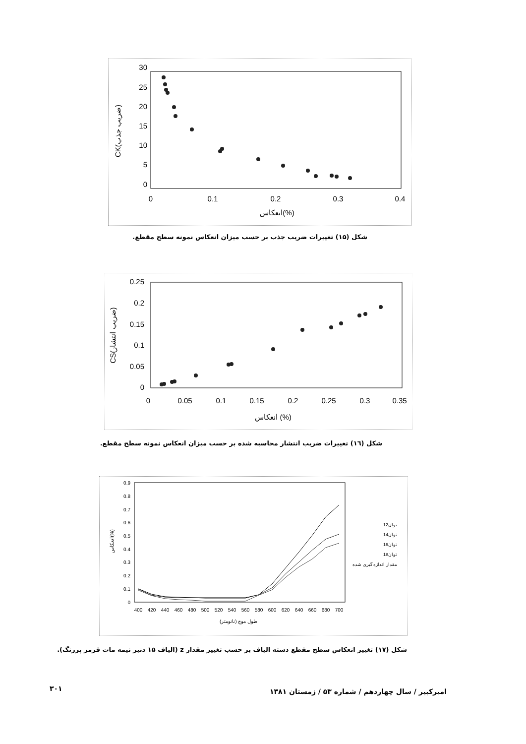30
25
20
15
10
5
0
0
0.1
0.2
0.3
0.4
انعکاس(%)
CK(ضریب جذب)
شکل (۱۵) تغییرات ضریب جذب بر حسب میزان انعکاس نمونه سطح مقطع.
0.25
0.2
0.15
0.1
0.05
0
0
0.05
0.1
0.15
0.2
0.25
0.3
0.35
انعکاس (%)
CS(ضریب انتشار)
شکل (۱٦) تغییرات ضریب انتشار محاسبه شده بر حسب میزان انعکاس نمونه سطح مقطع.
0.9
0.8
0.7
0.6
0.5
0.4
0.3
0.2
0.1
0
400
420
440
460
480
500
520
540
560
580
600
620
640
660
680
700
طول موج (نانومتر)
انعکاس(%)
توان12
توان14
توان16
توان18
مقدار اندازه گیری شده
شکل (۱۷) تغییر انعکاس سطح مقطع دسته الیاف بر حسب تغییر مقدار z (الیاف ۱۵ دنیر نیمه مات قرمز پررنگ).
۳۰۱
امیرکبیر / سال چهاردهم / شماره ۵۳ / زمستان ۱۳۸۱